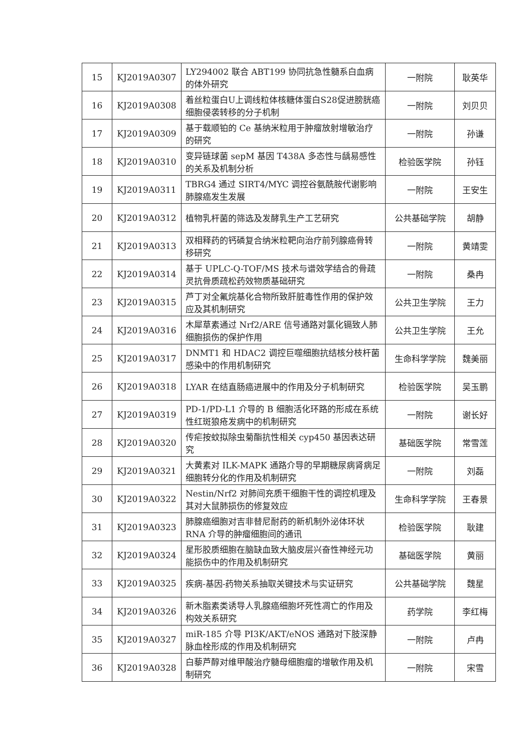| 15 | KJ2019A0307 | LY294002 联合 ABT199 协同抗急性髓系白血病的体外研究 | 一附院 | 耿英华 |
| 16 | KJ2019A0308 | 着丝粒蛋白U上调线粒体核糖体蛋白S28促进膀胱癌细胞侵袭转移的分子机制 | 一附院 | 刘贝贝 |
| 17 | KJ2019A0309 | 基于载顺铂的 Ce 基纳米粒用于肿瘤放射增敏治疗的研究 | 一附院 | 孙谦 |
| 18 | KJ2019A0310 | 变异链球菌 sepM 基因 T438A 多态性与龋易感性的关系及机制分析 | 检验医学院 | 孙钰 |
| 19 | KJ2019A0311 | TBRG4 通过 SIRT4/MYC 调控谷氨酰胺代谢影响肺腺癌发生发展 | 一附院 | 王安生 |
| 20 | KJ2019A0312 | 植物乳杆菌的筛选及发酵乳生产工艺研究 | 公共基础学院 | 胡静 |
| 21 | KJ2019A0313 | 双相释药的钙磷复合纳米粒靶向治疗前列腺癌骨转移研究 | 一附院 | 黄靖雯 |
| 22 | KJ2019A0314 | 基于 UPLC-Q-TOF/MS 技术与谱效学结合的骨疏灵抗骨质疏松药效物质基础研究 | 一附院 | 桑冉 |
| 23 | KJ2019A0315 | 芦丁对全氟烷基化合物所致肝脏毒性作用的保护效应及其机制研究 | 公共卫生学院 | 王力 |
| 24 | KJ2019A0316 | 木犀草素通过 Nrf2/ARE 信号通路对氯化镉致人肺细胞损伤的保护作用 | 公共卫生学院 | 王允 |
| 25 | KJ2019A0317 | DNMT1 和 HDAC2 调控巨噬细胞抗结核分枝杆菌感染中的作用机制研究 | 生命科学学院 | 魏美丽 |
| 26 | KJ2019A0318 | LYAR 在结直肠癌进展中的作用及分子机制研究 | 检验医学院 | 吴玉鹏 |
| 27 | KJ2019A0319 | PD-1/PD-L1 介导的 B 细胞活化环路的形成在系统性红斑狼疮发病中的机制研究 | 一附院 | 谢长好 |
| 28 | KJ2019A0320 | 传疟按蚊拟除虫菊酯抗性相关 cyp450 基因表达研究 | 基础医学院 | 常雪莲 |
| 29 | KJ2019A0321 | 大黄素对 ILK-MAPK 通路介导的早期糖尿病肾病足细胞转分化的作用及机制研究 | 一附院 | 刘磊 |
| 30 | KJ2019A0322 | Nestin/Nrf2 对肺间充质干细胞干性的调控机理及其对大鼠肺损伤的修复效应 | 生命科学学院 | 王春景 |
| 31 | KJ2019A0323 | 肺腺癌细胞对吉非替尼耐药的新机制外泌体环状 RNA 介导的肿瘤细胞间的通讯 | 检验医学院 | 耿建 |
| 32 | KJ2019A0324 | 星形胶质细胞在脑缺血致大脑皮层兴奋性神经元功能损伤中的作用及机制研究 | 基础医学院 | 黄丽 |
| 33 | KJ2019A0325 | 疾病-基因-药物关系抽取关键技术与实证研究 | 公共基础学院 | 魏星 |
| 34 | KJ2019A0326 | 新木脂素类诱导人乳腺癌细胞坏死性凋亡的作用及构效关系研究 | 药学院 | 李红梅 |
| 35 | KJ2019A0327 | miR-185 介导 PI3K/AKT/eNOS 通路对下肢深静脉血栓形成的作用及机制研究 | 一附院 | 卢冉 |
| 36 | KJ2019A0328 | 白藜芦醇对维甲酸治疗髓母细胞瘤的增敏作用及机制研究 | 一附院 | 宋雪 |